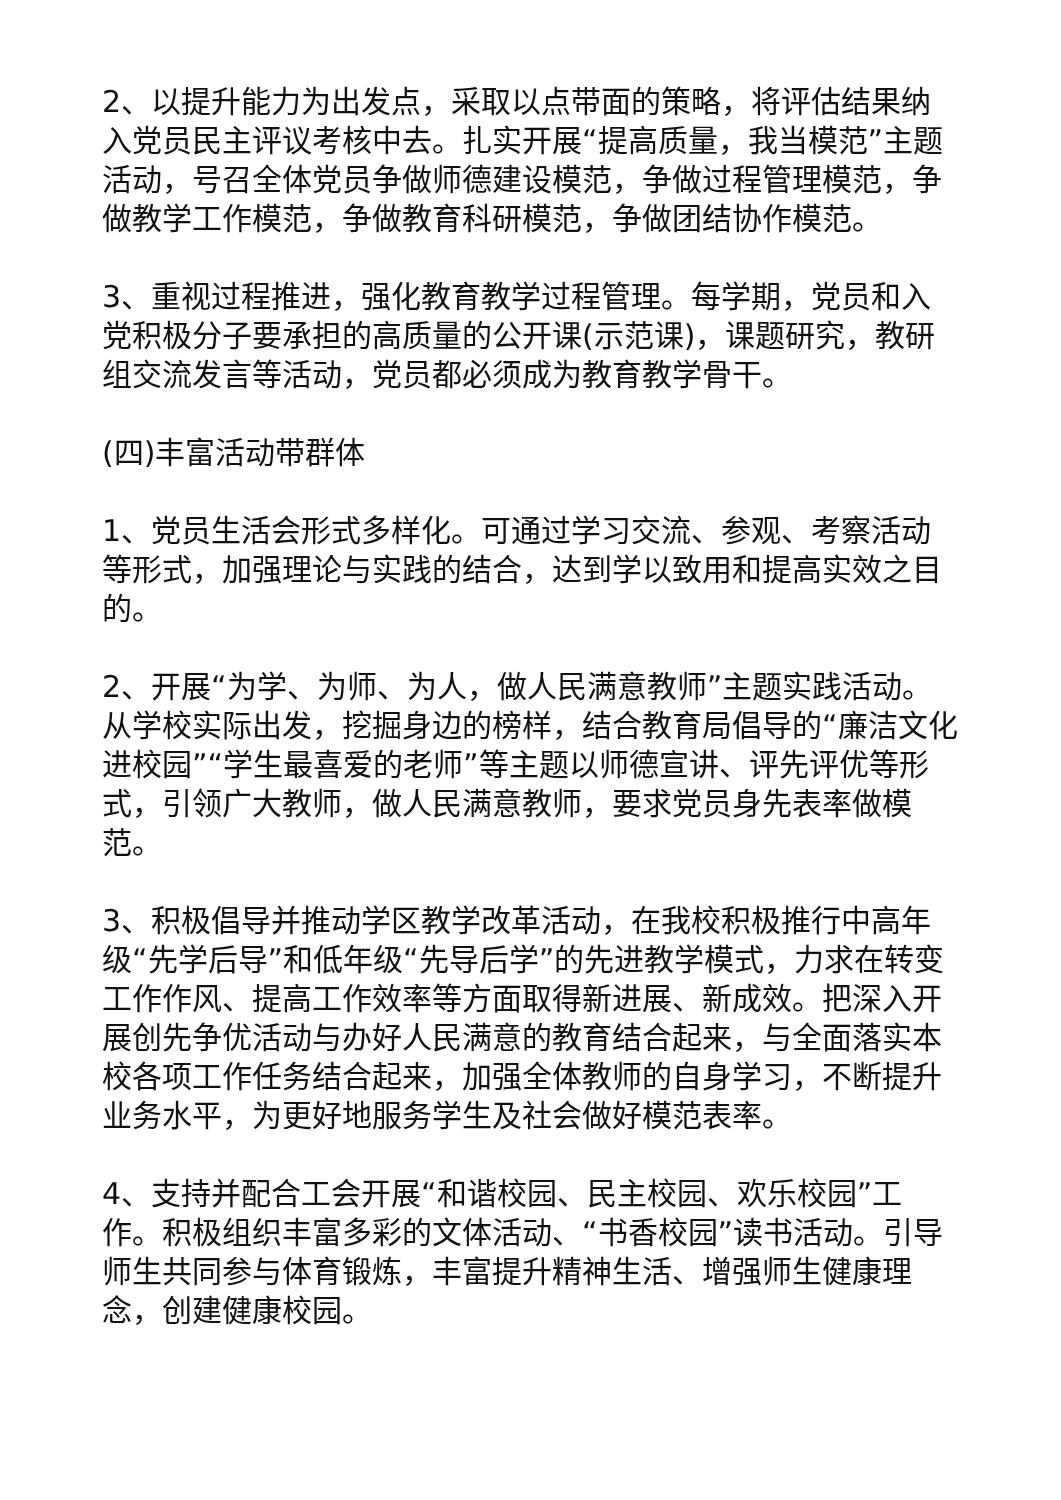2、以提升能力为出发点，采取以点带面的策略，将评估结果纳入党员民主评议考核中去。扎实开展“提高质量，我当模范”主题活动，号召全体党员争做师德建设模范，争做过程管理模范，争做教学工作模范，争做教育科研模范，争做团结协作模范。
3、重视过程推进，强化教育教学过程管理。每学期，党员和入党积极分子要承担的高质量的公开课(示范课)，课题研究，教研组交流发言等活动，党员都必须成为教育教学骨干。
(四)丰富活动带群体
1、党员生活会形式多样化。可通过学习交流、参观、考察活动等形式，加强理论与实践的结合，达到学以致用和提高实效之目的。
2、开展“为学、为师、为人，做人民满意教师”主题实践活动。从学校实际出发，挖掘身边的榜样，结合教育局倡导的“廉洁文化进校园”“学生最喜爱的老师”等主题以师德宣讲、评先评优等形式，引领广大教师，做人民满意教师，要求党员身先表率做模范。
3、积极倡导并推动学区教学改革活动，在我校积极推行中高年级“先学后导”和低年级“先导后学”的先进教学模式，力求在转变工作作风、提高工作效率等方面取得新进展、新成效。把深入开展创先争优活动与办好人民满意的教育结合起来，与全面落实本校各项工作任务结合起来，加强全体教师的自身学习，不断提升业务水平，为更好地服务学生及社会做好模范表率。
4、支持并配合工会开展“和谐校园、民主校园、欢乐校园”工作。积极组织丰富多彩的文体活动、“书香校园”读书活动。引导师生共同参与体育锻炼，丰富提升精神生活、增强师生健康理念，创建健康校园。